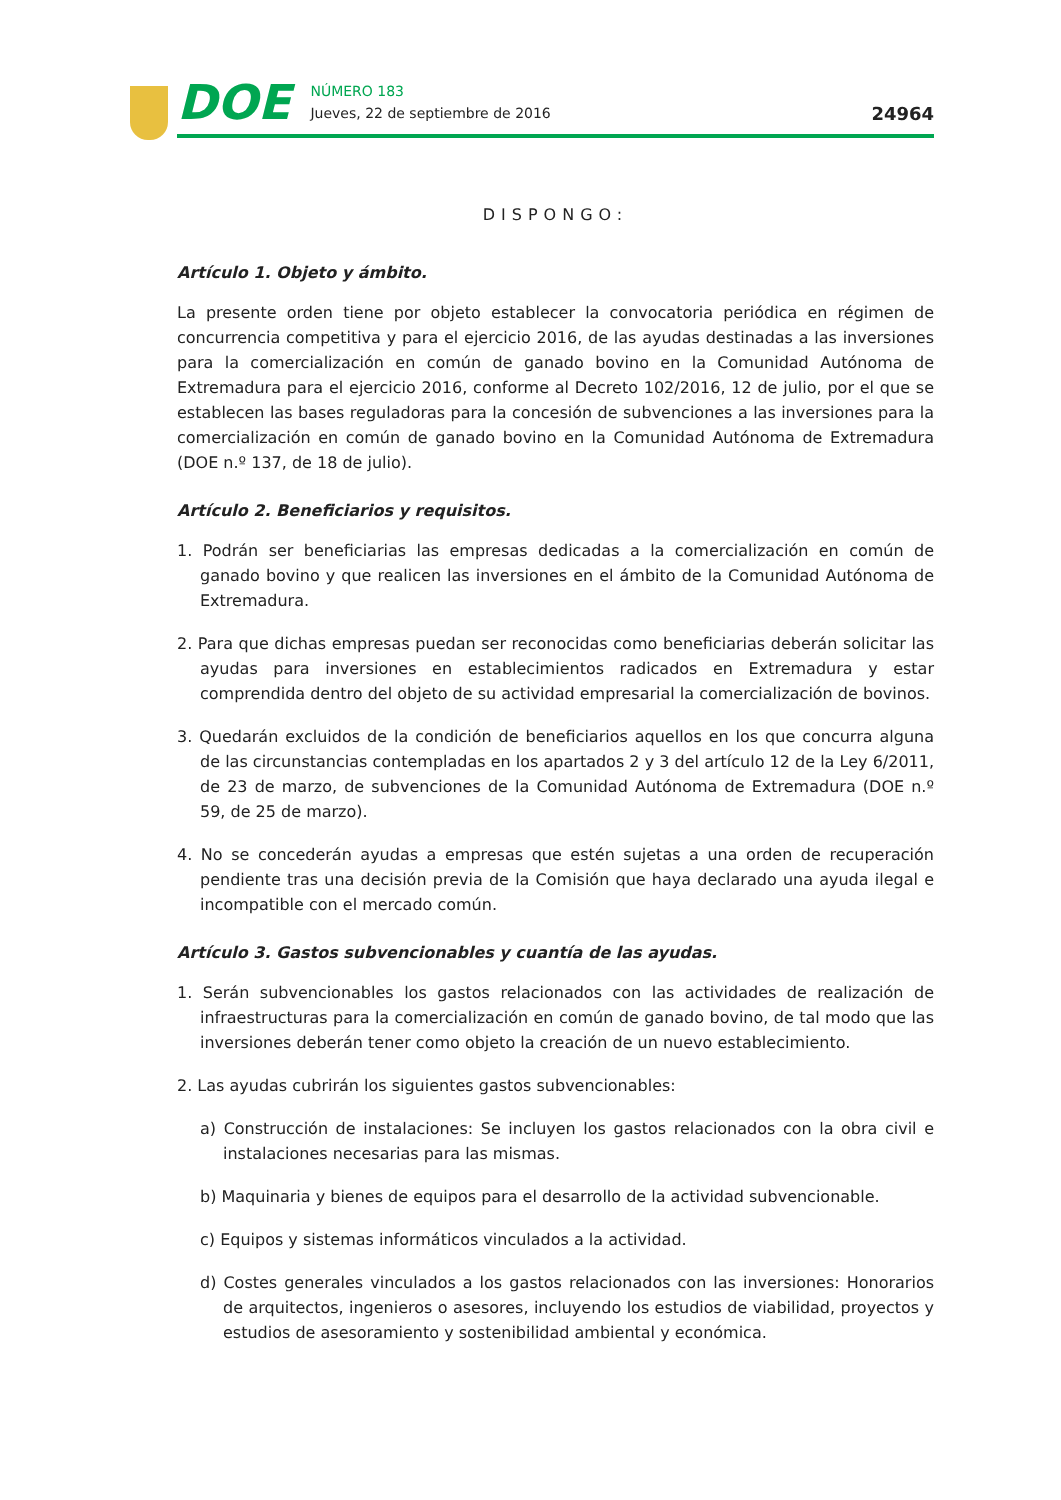DOE
NÚMERO 183
Jueves, 22 de septiembre de 2016
24964
DISPONGO:
Artículo 1. Objeto y ámbito.
La presente orden tiene por objeto establecer la convocatoria periódica en régimen de concurrencia competitiva y para el ejercicio 2016, de las ayudas destinadas a las inversiones para la comercialización en común de ganado bovino en la Comunidad Autónoma de Extremadura para el ejercicio 2016, conforme al Decreto 102/2016, 12 de julio, por el que se establecen las bases reguladoras para la concesión de subvenciones a las inversiones para la comercialización en común de ganado bovino en la Comunidad Autónoma de Extremadura (DOE n.º 137, de 18 de julio).
Artículo 2. Beneficiarios y requisitos.
1. Podrán ser beneficiarias las empresas dedicadas a la comercialización en común de ganado bovino y que realicen las inversiones en el ámbito de la Comunidad Autónoma de Extremadura.
2. Para que dichas empresas puedan ser reconocidas como beneficiarias deberán solicitar las ayudas para inversiones en establecimientos radicados en Extremadura y estar comprendida dentro del objeto de su actividad empresarial la comercialización de bovinos.
3. Quedarán excluidos de la condición de beneficiarios aquellos en los que concurra alguna de las circunstancias contempladas en los apartados 2 y 3 del artículo 12 de la Ley 6/2011, de 23 de marzo, de subvenciones de la Comunidad Autónoma de Extremadura (DOE n.º 59, de 25 de marzo).
4. No se concederán ayudas a empresas que estén sujetas a una orden de recuperación pendiente tras una decisión previa de la Comisión que haya declarado una ayuda ilegal e incompatible con el mercado común.
Artículo 3. Gastos subvencionables y cuantía de las ayudas.
1. Serán subvencionables los gastos relacionados con las actividades de realización de infraestructuras para la comercialización en común de ganado bovino, de tal modo que las inversiones deberán tener como objeto la creación de un nuevo establecimiento.
2. Las ayudas cubrirán los siguientes gastos subvencionables:
a) Construcción de instalaciones: Se incluyen los gastos relacionados con la obra civil e instalaciones necesarias para las mismas.
b) Maquinaria y bienes de equipos para el desarrollo de la actividad subvencionable.
c) Equipos y sistemas informáticos vinculados a la actividad.
d) Costes generales vinculados a los gastos relacionados con las inversiones: Honorarios de arquitectos, ingenieros o asesores, incluyendo los estudios de viabilidad, proyectos y estudios de asesoramiento y sostenibilidad ambiental y económica.